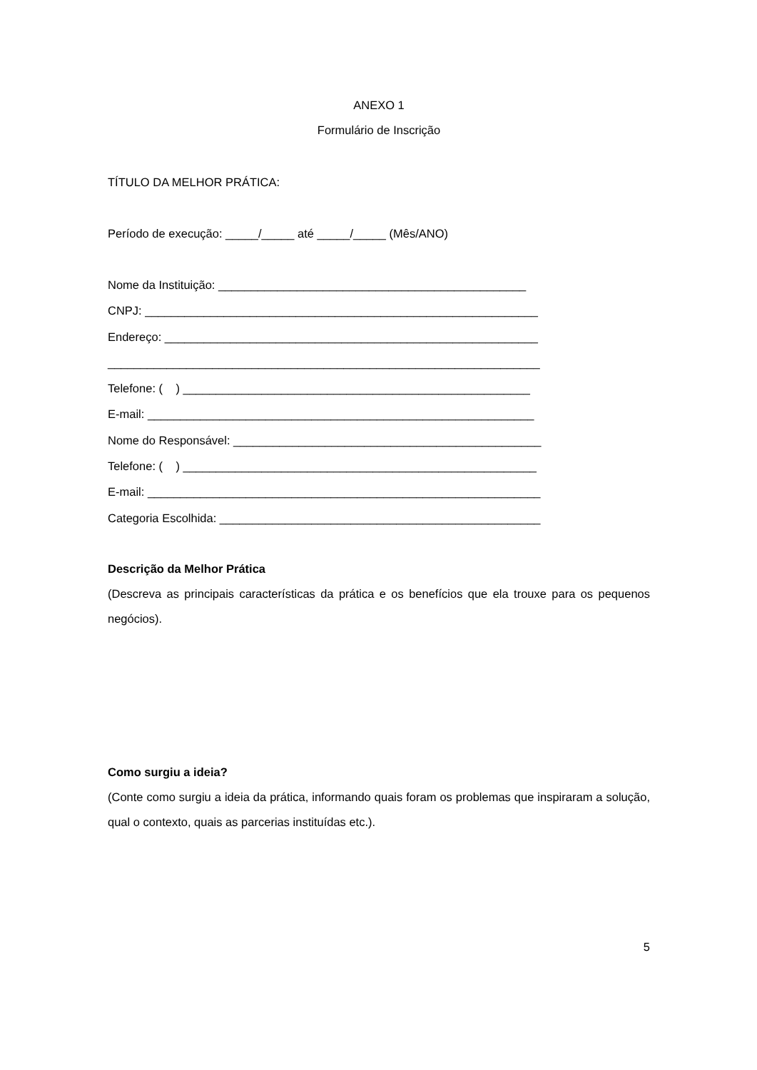ANEXO 1
Formulário de Inscrição
TÍTULO DA MELHOR PRÁTICA:
Período de execução: _____/_____ até _____/_____ (Mês/ANO)
Nome da Instituição: _______________________________________________
CNPJ: ____________________________________________________________
Endereço: _________________________________________________________
__________________________________________________________________
Telefone: ( ) _____________________________________________________
E-mail: ___________________________________________________________
Nome do Responsável: _______________________________________________
Telefone: ( ) ______________________________________________________
E-mail: ____________________________________________________________
Categoria Escolhida: _________________________________________________
Descrição da Melhor Prática
(Descreva as principais características da prática e os benefícios que ela trouxe para os pequenos negócios).
Como surgiu a ideia?
(Conte como surgiu a ideia da prática, informando quais foram os problemas que inspiraram a solução, qual o contexto, quais as parcerias instituídas etc.).
5